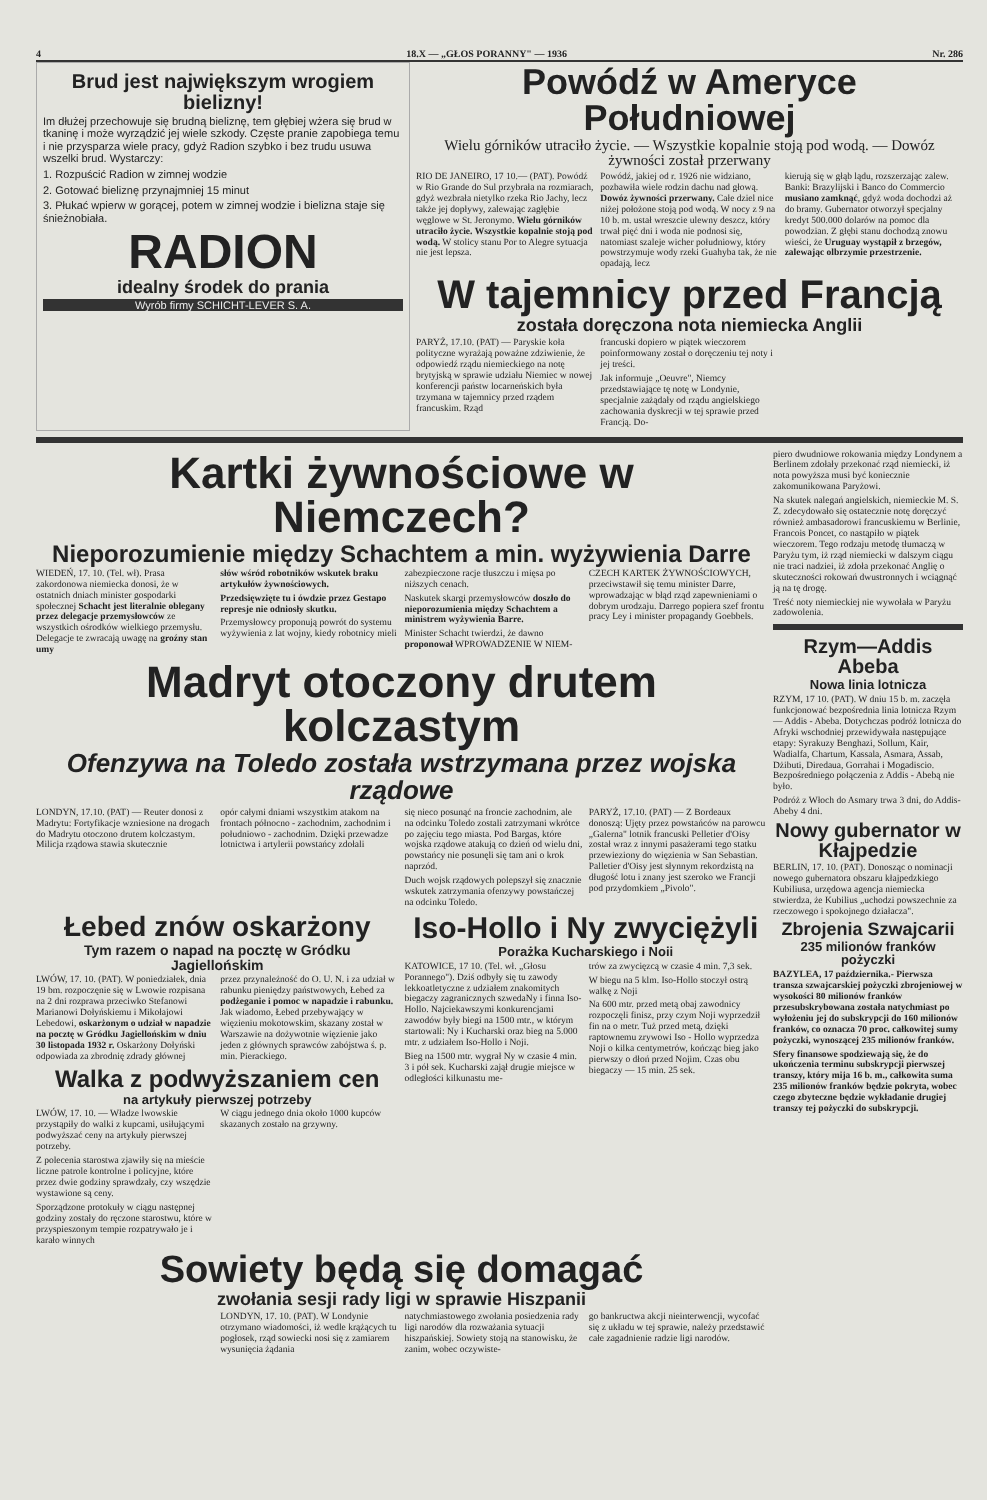4 18.X — „GŁOS PORANNY" — 1936 Nr. 286
Brud jest największym wrogiem bielizny!
Im dłużej przechowuje się brudną bieliznę, tem głębiej wżera się brud w tkaninę i może wyrządzić jej wiele szkody. Częste pranie zapobiega temu i nie przysparza wiele pracy, gdyż Radion szybko i bez trudu usuwa wszelki brud. Wystarczy:
1. Rozpuścić Radion w zimnej wodzie
2. Gotować bieliznę przynajmniej 15 minut
3. Płukać wpierw w gorącej, potem w zimnej wodzie i bielizna staje się śnieżnobiała.
RADION
idealny środek do prania
Wyrób firmy SCHICHT-LEVER S. A.
Powódź w Ameryce Południowej
Wielu górników utraciło życie. — Wszystkie kopalnie stoją pod wodą. — Dowóz żywności został przerwany
RIO DE JANEIRO, 17 10.— (PAT). Powódź w Rio Grande do Sul przybrała na rozmiarach, gdyż wezbrała nietylko rzeka Rio Jachy, lecz także jej dopływy, zalewając zagłębie węglowe w St. Jeronymo. Wielu górników utraciło życie. Wszystkie kopalnie stoją pod wodą. W stolicy stanu Por to Alegre sytuacja nie jest lepsza.
Powódź, jakiej od r. 1926 nie widziano, pozbawiła wiele rodzin dachu nad głową. Dowóz żywności przerwany. Całe dziel nice niżej położone stoją pod wodą. W nocy z 9 na 10 b. m. ustał wreszcie ulewny deszcz, który trwał pięć dni i woda nie podnosi się, natomiast szaleje wicher południowy, który powstrzymuje wody rzeki Guahyba tak, że nie opadają, lecz
kierują się w głąb lądu, rozszerzając zalew. Banki: Brazylijski i Banco do Commercio musiano zamknąć, gdyż woda dochodzi aż do bramy. Gubernator otworzył specjalny kredyt 500.000 dolarów na pomoc dla powodzian. Z głębi stanu dochodzą znowu wieści, że Uruguay wystąpił z brzegów, zalewając olbrzymie przestrzenie.
W tajemnicy przed Francją
została doręczona nota niemiecka Anglii
PARYŻ, 17.10. (PAT) — Paryskie koła polityczne wyrażają poważne zdziwienie, że odpowiedź rządu niemieckiego na notę brytyjską w sprawie udziału Niemiec w nowej konferencji państw locarneńskich była trzymana w tajemnicy przed rządem francuskim. Rząd
francuski dopiero w piątek wieczorem poinformowany został o doręczeniu tej noty i jej treści.
Jak informuje „Oeuvre", Niemcy przedstawiające tę notę w Londynie, specjalnie zażądały od rządu angielskiego zachowania dyskrecji w tej sprawie przed Francją. Do-
Kartki żywnościowe w Niemczech?
Nieporozumienie między Schachtem a min. wyżywienia Darre
WIEDEŃ, 17. 10. (Tel. wł). Prasa zakordonowa niemiecka donosi, że w ostatnich dniach minister gospodarki społecznej Schacht jest literalnie oblegany przez delegacje przemysłowców ze wszystkich ośrodków wielkiego przemysłu. Delegacje te zwracają uwagę na groźny stan umy
słów wśród robotników wskutek braku artykułów żywnościowych.
Przedsięwzięte tu i ówdzie przez Gestapo represje nie odniosły skutku.
Przemysłowcy proponują powrót do systemu wyżywienia z lat wojny, kiedy robotnicy mieli
zabezpieczone racje tłuszczu i mięsa po niższych cenach.
Naskutek skargi przemysłowców doszło do nieporozumienia między Schachtem a ministrem wyżywienia Barre.
Minister Schacht twierdzi, że dawno proponował WPROWADZENIE W NIEM-
CZECH KARTEK ŻYWNOŚCIOWYCH, przeciwstawił się temu minister Darre, wprowadzając w błąd rząd zapewnieniami o dobrym urodzaju. Darrego popiera szef frontu pracy Ley i minister propagandy Goebbels.
Madryt otoczony drutem kolczastym
Ofenzywa na Toledo została wstrzymana przez wojska rządowe
LONDYN, 17.10. (PAT) — Reuter donosi z Madrytu: Fortyfikacje wzniesione na drogach do Madrytu otoczono drutem kolczastym. Milicja rządowa stawia skutecznie
opór całymi dniami wszystkim atakom na frontach północno - zachodnim, zachodnim i południowo - zachodnim. Dzięki przewadze lotnictwa i artylerii powstańcy zdołali
się nieco posunąć na froncie zachodnim, ale na odcinku Toledo zostali zatrzymani wkrótce po zajęciu tego miasta. Pod Bargas, które wojska rządowe atakują co dzień od wielu dni, powstańcy nie posunęli się tam ani o krok naprzód.
Duch wojsk rządowych polepszył się znacznie wskutek zatrzymania ofenzywy powstańczej na odcinku Toledo.
PARYŻ, 17.10. (PAT) — Z Bordeaux donoszą: Ujęty przez powstańców na parowcu „Galerna" lotnik francuski Pelletier d'Oisy został wraz z innymi pasażerami tego statku przewieziony do więzienia w San Sebastian. Palletier d'Oisy jest słynnym rekordzistą na długość lotu i znany jest szeroko we Francji pod przydomkiem „Pivolo".
Łebed znów oskarżony
Tym razem o napad na pocztę w Gródku Jagiellońskim
LWÓW, 17. 10. (PAT). W poniedziałek, dnia 19 bm. rozpoczęnie się w Lwowie rozpisana na 2 dni rozprawa przeciwko Stefanowi Marianowi Dołyńskiemu i Mikołajowi Lebedowi, oskarżonym o udział w napadzie na pocztę w Gródku Jagiellońskim w dniu 30 listopada 1932 r. Oskarżony Dołyński odpowiada za zbrodnię zdrady głównej
przez przynależność do O. U. N. i za udział w rabunku pieniędzy państwowych, Łebed za podżeganie i pomoc w napadzie i rabunku. Jak wiadomo, Łebed przebywający w więzieniu mokotowskim, skazany został w Warszawie na dożywotnie więzienie jako jeden z głównych sprawców zabójstwa ś. p. min. Pierackiego.
Walka z podwyższaniem cen
na artykuły pierwszej potrzeby
LWÓW, 17. 10. — Władze lwowskie przystąpiły do walki z kupcami, usiłującymi podwyższać ceny na artykuły pierwszej potrzeby.
Z polecenia starostwa zjawiły się na mieście liczne patrole kontrolne i policyjne, które przez dwie godziny sprawdzały, czy wszędzie wystawione są ceny.
Sporządzone protokuły w ciągu następnej godziny zostały do ręczone starostwu, które w przyspieszonym tempie rozpatrywało je i karało winnych
W ciągu jednego dnia około 1000 kupców skazanych zostało na grzywny.
Iso-Hollo i Ny zwyciężyli
Porażka Kucharskiego i Noii
KATOWICE, 17 10. (Tel. wł. „Głosu Porannego"). Dziś odbyły się tu zawody lekkoatletyczne z udziałem znakomitych biegaczy zagranicznych szwedaNy i finna Iso-Hollo. Najciekawszymi konkurencjami zawodów były biegi na 1500 mtr., w którym startowali: Ny i Kucharski oraz bieg na 5.000 mtr. z udziałem Iso-Hollo i Noji.
Bieg na 1500 mtr. wygrał Ny w czasie 4 min. 3 i pół sek. Kucharski zajął drugie miejsce w odległości kilkunastu me-
trów za zwycięzcą w czasie 4 min. 7,3 sek.
W biegu na 5 klm. Iso-Hollo stoczył ostrą walkę z Noji
Na 600 mtr. przed metą obaj zawodnicy rozpoczęli finisz, przy czym Noji wyprzedził fin na o metr. Tuż przed metą, dzięki raptownemu zrywowi Iso - Hollo wyprzedza Noji o kilka centymetrów, kończąc bieg jako pierwszy o dłoń przed Nojim. Czas obu biegaczy — 15 min. 25 sek.
Sowiety będą się domagać
zwołania sesji rady ligi w sprawie Hiszpanii
LONDYN, 17. 10. (PAT). W Londynie otrzymano wiadomości, iż wedle krążących tu pogłosek, rząd sowiecki nosi się z zamiarem wysunięcia żądania
natychmiastowego zwołania posiedzenia rady ligi narodów dla rozważania sytuacji hiszpańskiej. Sowiety stoją na stanowisku, że zanim, wobec oczywiste-
go bankructwa akcji nieinterwencji, wycofać się z układu w tej sprawie, należy przedstawić całe zagadnienie radzie ligi narodów.
piero dwudniowe rokowania między Londynem a Berlinem zdołały przekonać rząd niemiecki, iż nota powyższa musi być koniecznie zakomunikowana Paryżowi.
Na skutek nalegań angielskich, niemieckie M. S. Z. zdecydowało się ostatecznie notę doręczyć również ambasadorowi francuskiemu w Berlinie, Francois Poncet, co nastąpiło w piątek wieczorem. Tego rodzaju metodę tłumaczą w Paryżu tym, iż rząd niemiecki w dalszym ciągu nie traci nadziei, iż zdoła przekonać Anglię o skuteczności rokowań dwustronnych i wciągnąć ją na tę drogę.
Treść noty niemieckiej nie wywołała w Paryżu zadowolenia.
Rzym—Addis Abeba
Nowa linia lotnicza
RZYM, 17 10. (PAT). W dniu 15 b. m. zaczęła funkcjonować bezpośrednia linia lotnicza Rzym — Addis - Abeba. Dotychczas podróż lotnicza do Afryki wschodniej przewidywała następujące etapy: Syrakuzy Benghazi, Sollum, Kair, Wadialfa, Chartum, Kassala, Asmara, Assab, Dżibuti, Diredaua, Gorrahai i Mogadiscio. Bezpośredniego połączenia z Addis - Abebą nie było.
Podróż z Włoch do Asmary trwa 3 dni, do Addis-Abeby 4 dni.
Nowy gubernator w Kłajpedzie
BERLIN, 17. 10. (PAT). Donosząc o nominacji nowego gubernatora obszaru kłajpedzkiego Kubiliusa, urzędowa agencja niemiecka stwierdza, że Kubilius „uchodzi powszechnie za rzeczowego i spokojnego działacza".
Zbrojenia Szwajcarii
235 milionów franków pożyczki
BAZYLEA, 17 października.- Pierwsza transza szwajcarskiej pożyczki zbrojeniowej w wysokości 80 milionów franków przesubskrybowana została natychmiast po wyłożeniu jej do subskrypcji do 160 milionów franków, co oznacza 70 proc. całkowitej sumy pożyczki, wynoszącej 235 milionów franków.
Sfery finansowe spodziewają się, że do ukończenia terminu subskrypcji pierwszej transzy, który mija 16 b. m., całkowita suma 235 milionów franków będzie pokryta, wobec czego zbyteczne będzie wykładanie drugiej transzy tej pożyczki do subskrypcji.